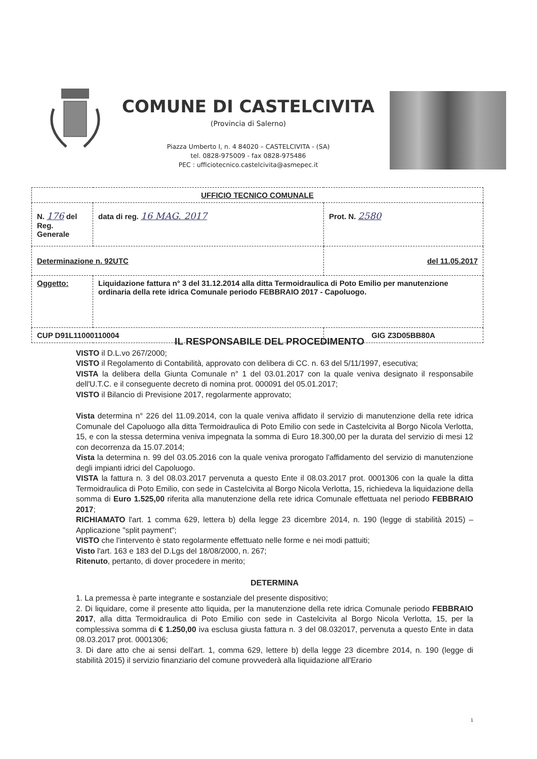COMUNE DI CASTELCIVITA
(Provincia di Salerno)
Piazza Umberto I, n. 4 84020 – CASTELCIVITA - (SA)
tel. 0828-975009 - fax 0828-975486
PEC : ufficiotecnico.castelcivita@asmepec.it
| UFFICIO TECNICO COMUNALE | | | |
| N. 176 del Reg. Generale | data di reg. 16 MAG. 2017 | | Prot. N. 2580 |
| Determinazione n. 92UTC | | del 11.05.2017 | |
| Oggetto: | Liquidazione fattura n° 3 del 31.12.2014 alla ditta Termoidraulica di Poto Emilio per manutenzione ordinaria della rete idrica Comunale periodo FEBBRAIO 2017 - Capoluogo. | | |
| CUP D91L11000110004 | | GIG Z3D05BB80A | |
IL RESPONSABILE DEL PROCEDIMENTO
VISTO il D.L.vo 267/2000;
VISTO il Regolamento di Contabilità, approvato con delibera di CC. n. 63 del 5/11/1997, esecutiva;
VISTA la delibera della Giunta Comunale n° 1 del 03.01.2017 con la quale veniva designato il responsabile dell'U.T.C. e il conseguente decreto di nomina prot. 000091 del 05.01.2017;
VISTO il Bilancio di Previsione 2017, regolarmente approvato;
Vista determina n° 226 del 11.09.2014, con la quale veniva affidato il servizio di manutenzione della rete idrica Comunale del Capoluogo alla ditta Termoidraulica di Poto Emilio con sede in Castelcivita al Borgo Nicola Verlotta, 15, e con la stessa determina veniva impegnata la somma di Euro 18.300,00 per la durata del servizio di mesi 12 con decorrenza da 15.07.2014;
Vista la determina n. 99 del 03.05.2016 con la quale veniva prorogato l'affidamento del servizio di manutenzione degli impianti idrici del Capoluogo.
VISTA la fattura n. 3 del 08.03.2017 pervenuta a questo Ente il 08.03.2017 prot. 0001306 con la quale la ditta Termoidraulica di Poto Emilio, con sede in Castelcivita al Borgo Nicola Verlotta, 15, richiedeva la liquidazione della somma di Euro 1.525,00 riferita alla manutenzione della rete idrica Comunale effettuata nel periodo FEBBRAIO 2017;
RICHIAMATO l'art. 1 comma 629, lettera b) della legge 23 dicembre 2014, n. 190 (legge di stabilità 2015) – Applicazione "split payment";
VISTO che l'intervento è stato regolarmente effettuato nelle forme e nei modi pattuiti;
Visto l'art. 163 e 183 del D.Lgs del 18/08/2000, n. 267;
Ritenuto, pertanto, di dover procedere in merito;
DETERMINA
1. La premessa è parte integrante e sostanziale del presente dispositivo;
2. Di liquidare, come il presente atto liquida, per la manutenzione della rete idrica Comunale periodo FEBBRAIO 2017, alla ditta Termoidraulica di Poto Emilio con sede in Castelcivita al Borgo Nicola Verlotta, 15, per la complessiva somma di € 1.250,00 iva esclusa giusta fattura n. 3 del 08.032017, pervenuta a questo Ente in data 08.03.2017 prot. 0001306;
3. Di dare atto che ai sensi dell'art. 1, comma 629, lettere b) della legge 23 dicembre 2014, n. 190 (legge di stabilità 2015) il servizio finanziario del comune provvederà alla liquidazione all'Erario
1